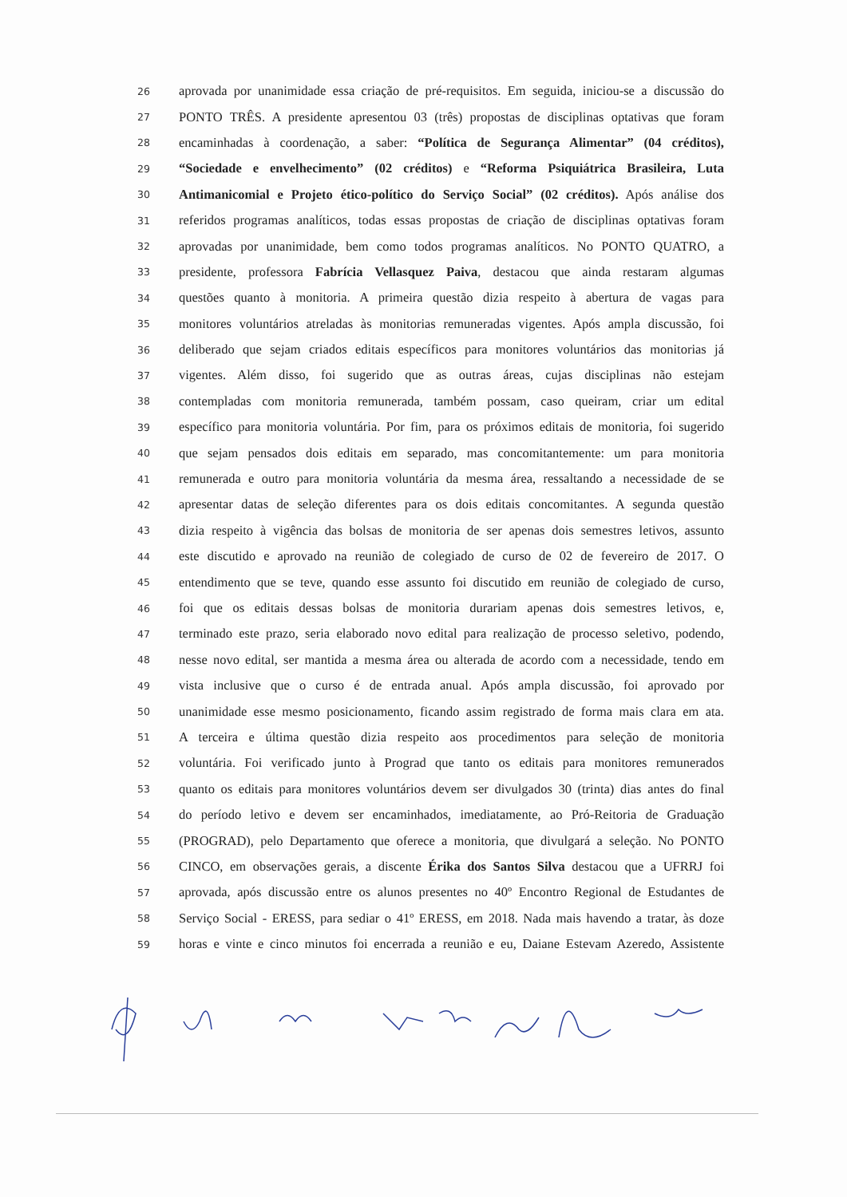26 aprovada por unanimidade essa criação de pré-requisitos. Em seguida, iniciou-se a discussão do
27 PONTO TRÊS. A presidente apresentou 03 (três) propostas de disciplinas optativas que foram
28 encaminhadas à coordenação, a saber: “Política de Segurança Alimentar” (04 créditos),
29 “Sociedade e envelhecimento” (02 créditos) e “Reforma Psiquiátrica Brasileira, Luta
30 Antimanicomial e Projeto ético-político do Serviço Social” (02 créditos). Após análise dos
31 referidos programas analíticos, todas essas propostas de criação de disciplinas optativas foram
32 aprovadas por unanimidade, bem como todos programas analíticos. No PONTO QUATRO, a
33 presidente, professora Fabrícia Vellasquez Paiva, destacou que ainda restaram algumas
34 questões quanto à monitoria. A primeira questão dizia respeito à abertura de vagas para
35 monitores voluntários atreladas às monitorias remuneradas vigentes. Após ampla discussão, foi
36 deliberado que sejam criados editais específicos para monitores voluntários das monitorias já
37 vigentes. Além disso, foi sugerido que as outras áreas, cujas disciplinas não estejam
38 contempladas com monitoria remunerada, também possam, caso queiram, criar um edital
39 específico para monitoria voluntária. Por fim, para os próximos editais de monitoria, foi sugerido
40 que sejam pensados dois editais em separado, mas concomitantemente: um para monitoria
41 remunerada e outro para monitoria voluntária da mesma área, ressaltando a necessidade de se
42 apresentar datas de seleção diferentes para os dois editais concomitantes. A segunda questão
43 dizia respeito à vigência das bolsas de monitoria de ser apenas dois semestres letivos, assunto
44 este discutido e aprovado na reunião de colegiado de curso de 02 de fevereiro de 2017. O
45 entendimento que se teve, quando esse assunto foi discutido em reunião de colegiado de curso,
46 foi que os editais dessas bolsas de monitoria durariam apenas dois semestres letivos, e,
47 terminado este prazo, seria elaborado novo edital para realização de processo seletivo, podendo,
48 nesse novo edital, ser mantida a mesma área ou alterada de acordo com a necessidade, tendo em
49 vista inclusive que o curso é de entrada anual. Após ampla discussão, foi aprovado por
50 unanimidade esse mesmo posicionamento, ficando assim registrado de forma mais clara em ata.
51 A terceira e última questão dizia respeito aos procedimentos para seleção de monitoria
52 voluntária. Foi verificado junto à Prograd que tanto os editais para monitores remunerados
53 quanto os editais para monitores voluntários devem ser divulgados 30 (trinta) dias antes do final
54 do período letivo e devem ser encaminhados, imediatamente, ao Pró-Reitoria de Graduação
55 (PROGRAD), pelo Departamento que oferece a monitoria, que divulgará a seleção. No PONTO
56 CINCO, em observações gerais, a discente Érika dos Santos Silva destacou que a UFRRJ foi
57 aprovada, após discussão entre os alunos presentes no 40º Encontro Regional de Estudantes de
58 Serviço Social - ERESS, para sediar o 41º ERESS, em 2018. Nada mais havendo a tratar, às doze
59 horas e vinte e cinco minutos foi encerrada a reunião e eu, Daiane Estevam Azeredo, Assistente